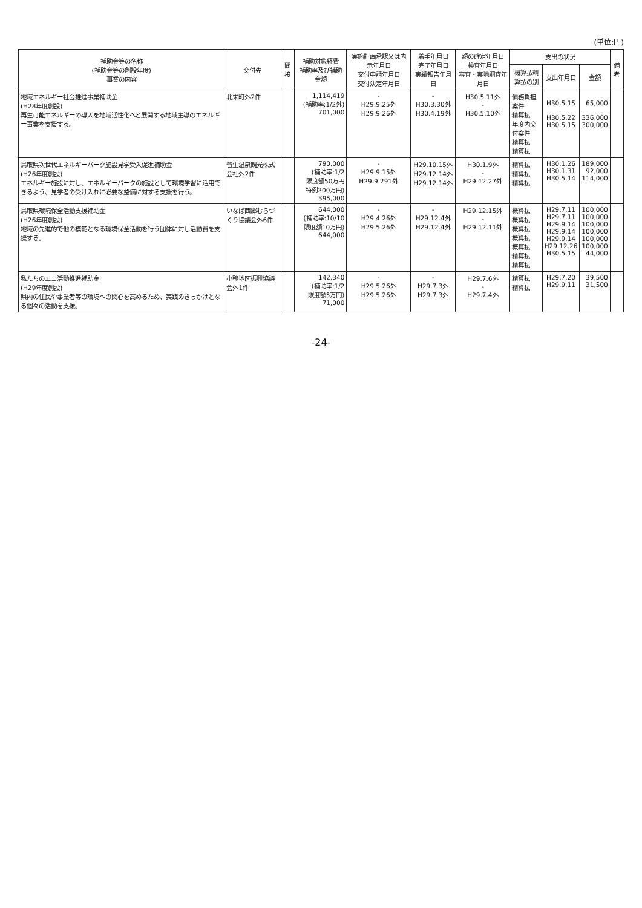(単位:円)
| 補助金等の名称 (補助金等の創設年度) 事業の内容 | 交付先 | 間接 | 補助対象経費 補助率及び補助金額 | 実施計画承認又は内示年月日 交付申請年月日 交付決定年月日 | 着手年月日 完了年月日 実績報告年月日 | 額の確定年月日 検査年月日 審査・実地調査年月日 | 支出の状況 | | | 備考 |
| --- | --- | --- | --- | --- | --- | --- | --- | --- | --- | --- |
| | | | | | | | 概算払精算払の別 | 支出年月日 | 金額 | |
| 地域エネルギー社会推進事業補助金 (H28年度創設) 再生可能エネルギーの導入を地域活性化へと展開する地域主導のエネルギー事業を支援する。 | 北栄町外2件 | | 1,114,419 (補助率:1/2外) 701,000 | - H29.9.25外 H29.9.26外 | - H30.3.30外 H30.4.19外 | H30.5.11外 - H30.5.10外 | 債務負担案件 精算払 年度内交付案件 精算払 精算払 | H30.5.15 H30.5.22 H30.5.15 | 65,000 336,000 300,000 | |
| 鳥取県次世代エネルギーパーク施設見学受入促進補助金 (H26年度創設) エネルギー施設に対し、エネルギーパークの施設として環境学習に活用できるよう、見学者の受け入れに必要な整備に対する支援を行う。 | 皆生温泉観光株式会社外2件 | | 790,000 (補助率:1/2 限度額50万円 特例200万円) 395,000 | - H29.9.15外 H29.9.291外 | H29.10.15外 H29.12.14外 H29.12.14外 | H30.1.9外 - H29.12.27外 | 精算払 精算払 精算払 | H30.1.26 H30.1.31 H30.5.14 | 189,000 92,000 114,000 | |
| 鳥取県環境保全活動支援補助金 (H26年度創設) 地域の先進的で他の模範となる環境保全活動を行う団体に対し活動費を支援する。 | いなば西郷むらづくり協議会外6件 | | 644,000 (補助率:10/10 限度額10万円) 644,000 | - H29.4.26外 H29.5.26外 | - H29.12.4外 H29.12.4外 | H29.12.15外 - H29.12.11外 | 概算払 概算払 概算払 概算払 概算払 精算払 精算払 | H29.7.11 H29.7.11 H29.9.14 H29.9.14 H29.9.14 H29.12.26 H30.5.15 | 100,000 100,000 100,000 100,000 100,000 100,000 44,000 | |
| 私たちのエコ活動推進補助金 (H29年度創設) 県内の住民や事業者等の環境への関心を高めるため、実践のきっかけとなる個々の活動を支援。 | 小鴨地区振興協議会外1件 | | 142,340 (補助率:1/2 限度額5万円) 71,000 | - H29.5.26外 H29.5.26外 | - H29.7.3外 H29.7.3外 | H29.7.6外 - H29.7.4外 | 精算払 精算払 | H29.7.20 H29.9.11 | 39,500 31,500 | |
-24-